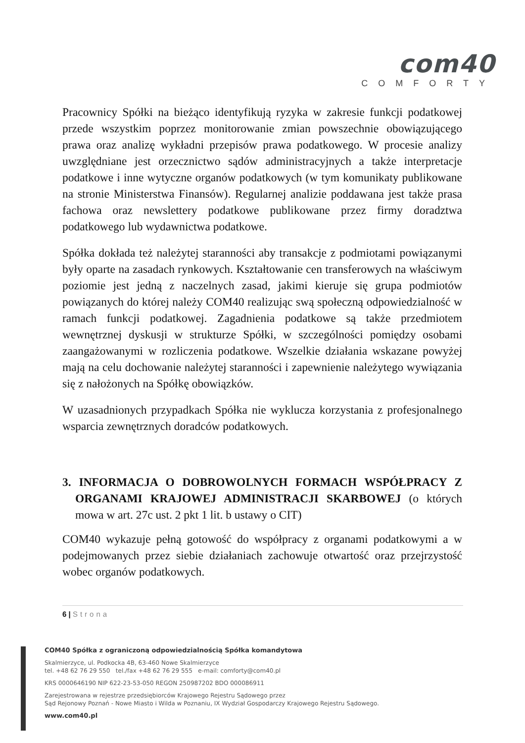com40
COMFORTY
Pracownicy Spółki na bieżąco identyfikują ryzyka w zakresie funkcji podatkowej przede wszystkim poprzez monitorowanie zmian powszechnie obowiązującego prawa oraz analizę wykładni przepisów prawa podatkowego. W procesie analizy uwzględniane jest orzecznictwo sądów administracyjnych a także interpretacje podatkowe i inne wytyczne organów podatkowych (w tym komunikaty publikowane na stronie Ministerstwa Finansów). Regularnej analizie poddawana jest także prasa fachowa oraz newslettery podatkowe publikowane przez firmy doradztwa podatkowego lub wydawnictwa podatkowe.
Spółka dokłada też należytej staranności aby transakcje z podmiotami powiązanymi były oparte na zasadach rynkowych. Kształtowanie cen transferowych na właściwym poziomie jest jedną z naczelnych zasad, jakimi kieruje się grupa podmiotów powiązanych do której należy COM40 realizując swą społeczną odpowiedzialność w ramach funkcji podatkowej. Zagadnienia podatkowe są także przedmiotem wewnętrznej dyskusji w strukturze Spółki, w szczególności pomiędzy osobami zaangażowanymi w rozliczenia podatkowe. Wszelkie działania wskazane powyżej mają na celu dochowanie należytej staranności i zapewnienie należytego wywiązania się z nałożonych na Spółkę obowiązków.
W uzasadnionych przypadkach Spółka nie wyklucza korzystania z profesjonalnego wsparcia zewnętrznych doradców podatkowych.
3. INFORMACJA O DOBROWOLNYCH FORMACH WSPÓŁPRACY Z ORGANAMI KRAJOWEJ ADMINISTRACJI SKARBOWEJ (o których mowa w art. 27c ust. 2 pkt 1 lit. b ustawy o CIT)
COM40 wykazuje pełną gotowość do współpracy z organami podatkowymi a w podejmowanych przez siebie działaniach zachowuje otwartość oraz przejrzystość wobec organów podatkowych.
6 | Strona
COM40 Spółka z ograniczoną odpowiedzialnością Spółka komandytowa
Skalmierzyce, ul. Podkocka 4B, 63-460 Nowe Skalmierzyce
tel. +48 62 76 29 550 tel./fax +48 62 76 29 555 e-mail: comforty@com40.pl
KRS 0000646190 NIP 622-23-53-050 REGON 250987202 BDO 000086911
Zarejestrowana w rejestrze przedsiębiorców Krajowego Rejestru Sądowego przez
Sąd Rejonowy Poznań - Nowe Miasto i Wilda w Poznaniu, IX Wydział Gospodarczy Krajowego Rejestru Sądowego.
www.com40.pl